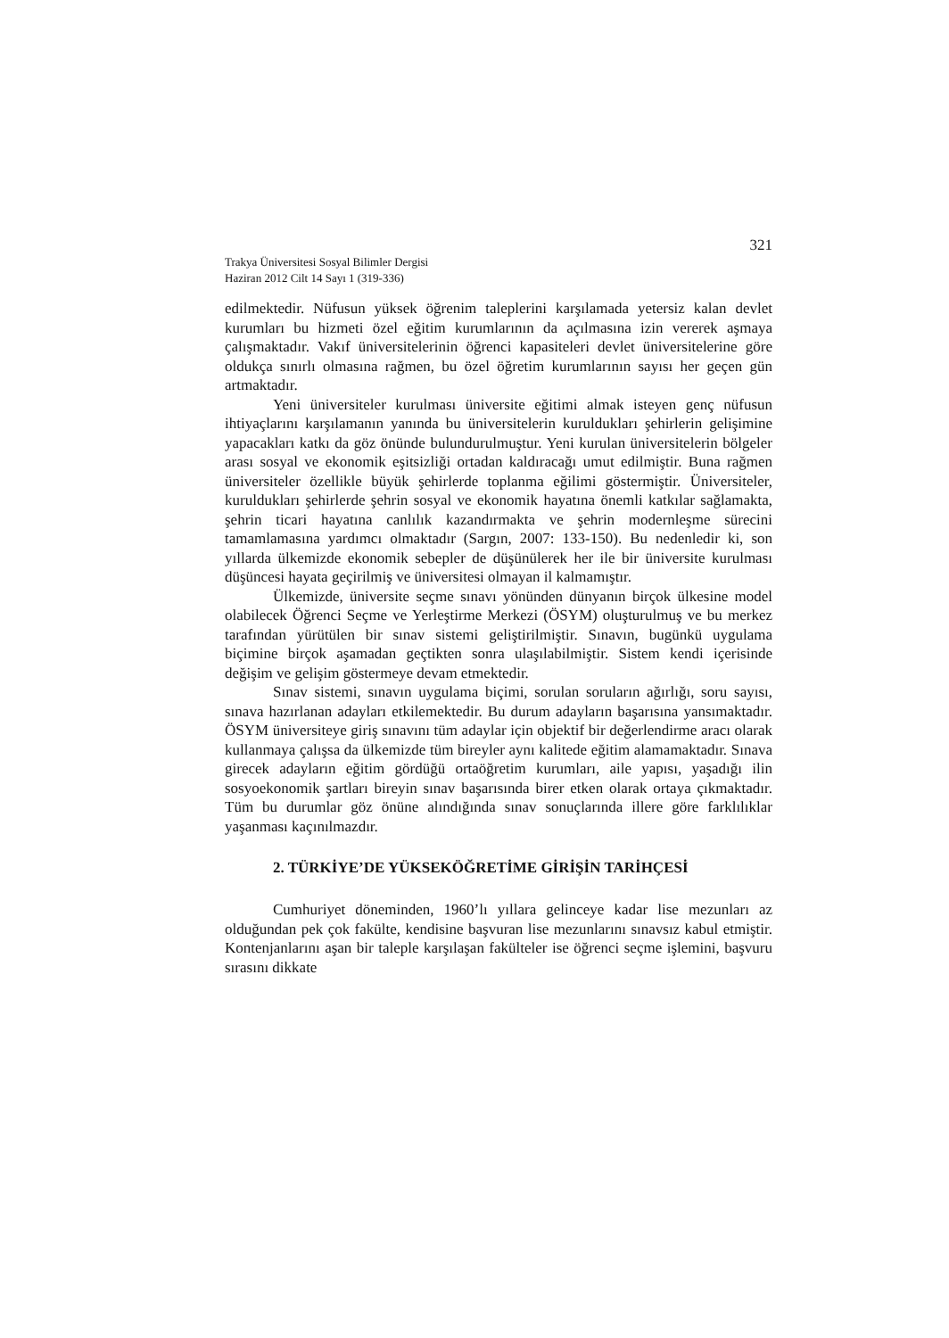321
Trakya Üniversitesi Sosyal Bilimler Dergisi
Haziran 2012 Cilt 14 Sayı 1 (319-336)
edilmektedir. Nüfusun yüksek öğrenim taleplerini karşılamada yetersiz kalan devlet kurumları bu hizmeti özel eğitim kurumlarının da açılmasına izin vererek aşmaya çalışmaktadır. Vakıf üniversitelerinin öğrenci kapasiteleri devlet üniversitelerine göre oldukça sınırlı olmasına rağmen, bu özel öğretim kurumlarının sayısı her geçen gün artmaktadır.
Yeni üniversiteler kurulması üniversite eğitimi almak isteyen genç nüfusun ihtiyaçlarını karşılamanın yanında bu üniversitelerin kuruldukları şehirlerin gelişimine yapacakları katkı da göz önünde bulundurulmuştur. Yeni kurulan üniversitelerin bölgeler arası sosyal ve ekonomik eşitsizliği ortadan kaldıracağı umut edilmiştir. Buna rağmen üniversiteler özellikle büyük şehirlerde toplanma eğilimi göstermiştir. Üniversiteler, kuruldukları şehirlerde şehrin sosyal ve ekonomik hayatına önemli katkılar sağlamakta, şehrin ticari hayatına canlılık kazandırmakta ve şehrin modernleşme sürecini tamamlamasına yardımcı olmaktadır (Sargın, 2007: 133-150). Bu nedenledir ki, son yıllarda ülkemizde ekonomik sebepler de düşünülerek her ile bir üniversite kurulması düşüncesi hayata geçirilmiş ve üniversitesi olmayan il kalmamıştır.
Ülkemizde, üniversite seçme sınavı yönünden dünyanın birçok ülkesine model olabilecek Öğrenci Seçme ve Yerleştirme Merkezi (ÖSYM) oluşturulmuş ve bu merkez tarafından yürütülen bir sınav sistemi geliştirilmiştir. Sınavın, bugünkü uygulama biçimine birçok aşamadan geçtikten sonra ulaşılabilmiştir. Sistem kendi içerisinde değişim ve gelişim göstermeye devam etmektedir.
Sınav sistemi, sınavın uygulama biçimi, sorulan soruların ağırlığı, soru sayısı, sınava hazırlanan adayları etkilemektedir. Bu durum adayların başarısına yansımaktadır. ÖSYM üniversiteye giriş sınavını tüm adaylar için objektif bir değerlendirme aracı olarak kullanmaya çalışsa da ülkemizde tüm bireyler aynı kalitede eğitim alamamaktadır. Sınava girecek adayların eğitim gördüğü ortaöğretim kurumları, aile yapısı, yaşadığı ilin sosyoekonomik şartları bireyin sınav başarısında birer etken olarak ortaya çıkmaktadır. Tüm bu durumlar göz önüne alındığında sınav sonuçlarında illere göre farklılıklar yaşanması kaçınılmazdır.
2. TÜRKİYE’DE YÜKSEKÖĞRETİME GİRİŞİN TARİHÇESİ
Cumhuriyet döneminden, 1960’lı yıllara gelinceye kadar lise mezunları az olduğundan pek çok fakülte, kendisine başvuran lise mezunlarını sınavsız kabul etmiştir. Kontenjanlarını aşan bir taleple karşılaşan fakülteler ise öğrenci seçme işlemini, başvuru sırasını dikkate